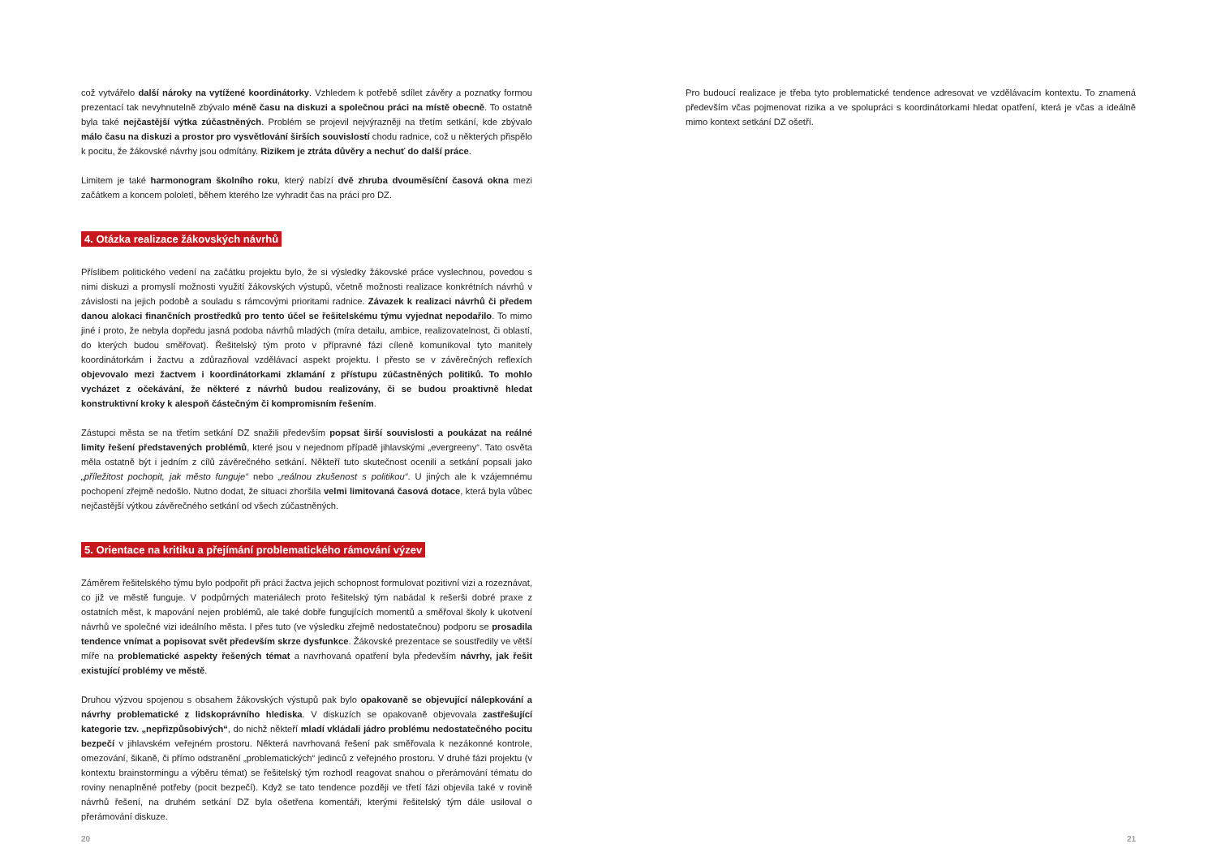což vytvářelo další nároky na vytížené koordinátorky. Vzhledem k potřebě sdílet závěry a poznatky formou prezentací tak nevyhnutelně zbývalo méně času na diskuzi a společnou práci na místě obecně. To ostatně byla také nejčastější výtka zúčastněných. Problém se projevil nejvýrazněji na třetím setkání, kde zbývalo málo času na diskuzi a prostor pro vysvětlování širších souvislostí chodu radnice, což u některých přispělo k pocitu, že žákovské návrhy jsou odmítány. Rizikem je ztráta důvěry a nechuť do další práce.
Limitem je také harmonogram školního roku, který nabízí dvě zhruba dvouměsíční časová okna mezi začátkem a koncem pololetí, během kterého lze vyhradit čas na práci pro DZ.
4. Otázka realizace žákovských návrhů
Příslibem politického vedení na začátku projektu bylo, že si výsledky žákovské práce vyslechnou, povedou s nimi diskuzi a promyslí možnosti využití žákovských výstupů, včetně možnosti realizace konkrétních návrhů v závislosti na jejich podobě a souladu s rámcovými prioritami radnice. Závazek k realizaci návrhů či předem danou alokaci finančních prostředků pro tento účel se řešitelskému týmu vyjednat nepodařilo. To mimo jiné i proto, že nebyla dopředu jasná podoba návrhů mladých (míra detailu, ambice, realizovatelnost, či oblastí, do kterých budou směřovat). Řešitelský tým proto v přípravné fázi cíleně komunikoval tyto manitely koordinátorkám i žactvu a zdůrazňoval vzdělávací aspekt projektu. I přesto se v závěrečných reflexích objevovalo mezi žactvem i koordinátorkami zklamání z přístupu zúčastněných politiků. To mohlo vycházet z očekávání, že některé z návrhů budou realizovány, či se budou proaktivně hledat konstruktivní kroky k alespoň částečným či kompromisním řešením.
Zástupci města se na třetím setkání DZ snažili především popsat širší souvislosti a poukázat na reálné limity řešení představených problémů, které jsou v nejednom případě jihlavskými „evergreeny“. Tato osvěta měla ostatně být i jedním z cílů závěrečného setkání. Někteří tuto skutečnost ocenili a setkání popsali jako „příležitost pochopit, jak město funguje“ nebo „reálnou zkušenost s politikou“. U jiných ale k vzájemnému pochopení zřejmě nedošlo. Nutno dodat, že situaci zhoršila velmi limitovaná časová dotace, která byla vůbec nejčastější výtkou závěrečného setkání od všech zúčastněných.
5. Orientace na kritiku a přejímání problematického rámování výzev
Záměrem řešitelského týmu bylo podpořit při práci žactva jejich schopnost formulovat pozitivní vizi a rozeznávat, co již ve městě funguje. V podpůrných materiálech proto řešitelský tým nabádal k rešerši dobré praxe z ostatních měst, k mapování nejen problémů, ale také dobře fungujících momentů a směřoval školy k ukotvení návrhů ve společné vizi ideálního města. I přes tuto (ve výsledku zřejmě nedostatečnou) podporu se prosadila tendence vnímat a popisovat svět především skrze dysfunkce. Žákovské prezentace se soustředily ve větší míře na problematické aspekty řešených témat a navrhovaná opatření byla především návrhy, jak řešit existující problémy ve městě.
Druhou výzvou spojenou s obsahem žákovských výstupů pak bylo opakovaně se objevující nálepkování a návrhy problematické z lidskoprávního hlediska. V diskuzích se opakovaně objevovala zastřešující kategorie tzv. „nepřizpůsobivých“, do nichž někteří mladí vkládali jádro problému nedostatečného pocitu bezpečí v jihlavském veřejném prostoru. Některá navrhovaná řešení pak směřovala k nezákonné kontrole, omezování, šikaně, či přímo odstranění „problematických“ jedinců z veřejného prostoru. V druhé fázi projektu (v kontextu brainstormingu a výběru témat) se řešitelský tým rozhodl reagovat snahou o přerámování tématu do roviny nenaplněné potřeby (pocit bezpečí). Když se tato tendence později ve třetí fázi objevila také v rovině návrhů řešení, na druhém setkání DZ byla ošetřena komentáři, kterými řešitelský tým dále usiloval o přerámování diskuze.
Pro budoucí realizace je třeba tyto problematické tendence adresovat ve vzdělávacím kontextu. To znamená především včas pojmenovat rizika a ve spolupráci s koordinátorkami hledat opatření, která je včas a ideálně mimo kontext setkání DZ ošetří.
20 21